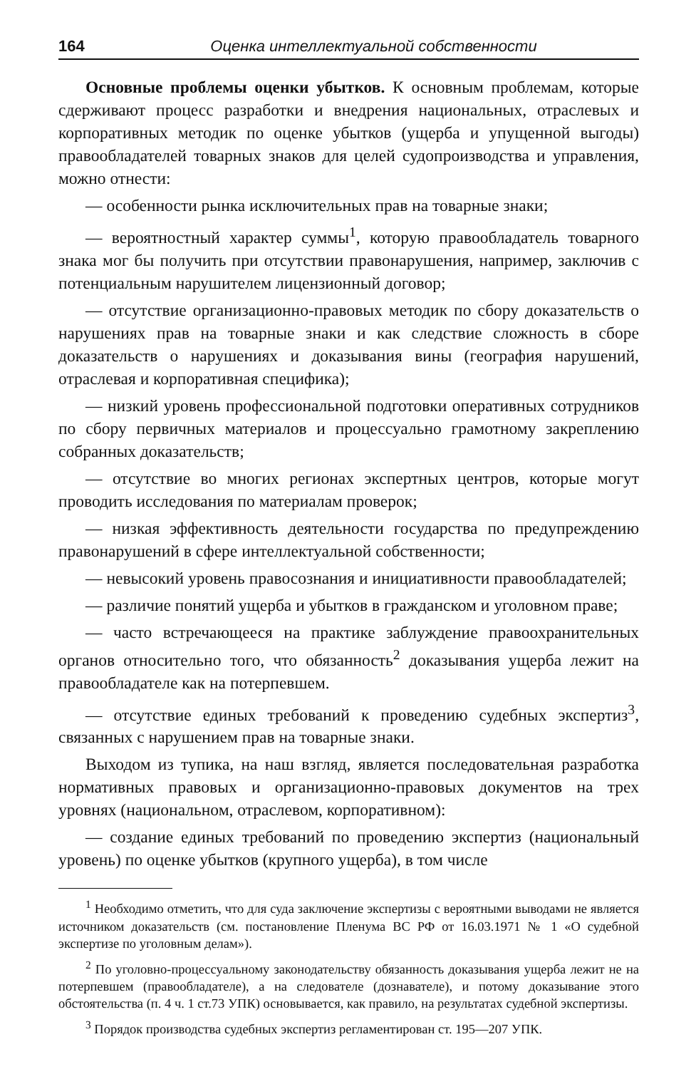164 Оценка интеллектуальной собственности
Основные проблемы оценки убытков. К основным проблемам, которые сдерживают процесс разработки и внедрения национальных, отраслевых и корпоративных методик по оценке убытков (ущерба и упущенной выгоды) правообладателей товарных знаков для целей судопроизводства и управления, можно отнести:
— особенности рынка исключительных прав на товарные знаки;
— вероятностный характер суммы<sup>1</sup>, которую правообладатель товарного знака мог бы получить при отсутствии правонарушения, например, заключив с потенциальным нарушителем лицензионный договор;
— отсутствие организационно-правовых методик по сбору доказательств о нарушениях прав на товарные знаки и как следствие сложность в сборе доказательств о нарушениях и доказывания вины (география нарушений, отраслевая и корпоративная специфика);
— низкий уровень профессиональной подготовки оперативных сотрудников по сбору первичных материалов и процессуально грамотному закреплению собранных доказательств;
— отсутствие во многих регионах экспертных центров, которые могут проводить исследования по материалам проверок;
— низкая эффективность деятельности государства по предупреждению правонарушений в сфере интеллектуальной собственности;
— невысокий уровень правосознания и инициативности правообладателей;
— различие понятий ущерба и убытков в гражданском и уголовном праве;
— часто встречающееся на практике заблуждение правоохранительных органов относительно того, что обязанность<sup>2</sup> доказывания ущерба лежит на правообладателе как на потерпевшем.
— отсутствие единых требований к проведению судебных экспертиз<sup>3</sup>, связанных с нарушением прав на товарные знаки.
Выходом из тупика, на наш взгляд, является последовательная разработка нормативных правовых и организационно-правовых документов на трех уровнях (национальном, отраслевом, корпоративном):
— создание единых требований по проведению экспертиз (национальный уровень) по оценке убытков (крупного ущерба), в том числе
<sup>1</sup> Необходимо отметить, что для суда заключение экспертизы с вероятными выводами не является источником доказательств (см. постановление Пленума ВС РФ от 16.03.1971 № 1 «О судебной экспертизе по уголовным делам»).
<sup>2</sup> По уголовно-процессуальному законодательству обязанность доказывания ущерба лежит не на потерпевшем (правообладателе), а на следователе (дознавателе), и потому доказывание этого обстоятельства (п. 4 ч. 1 ст.73 УПК) основывается, как правило, на результатах судебной экспертизы.
<sup>3</sup> Порядок производства судебных экспертиз регламентирован ст. 195—207 УПК.